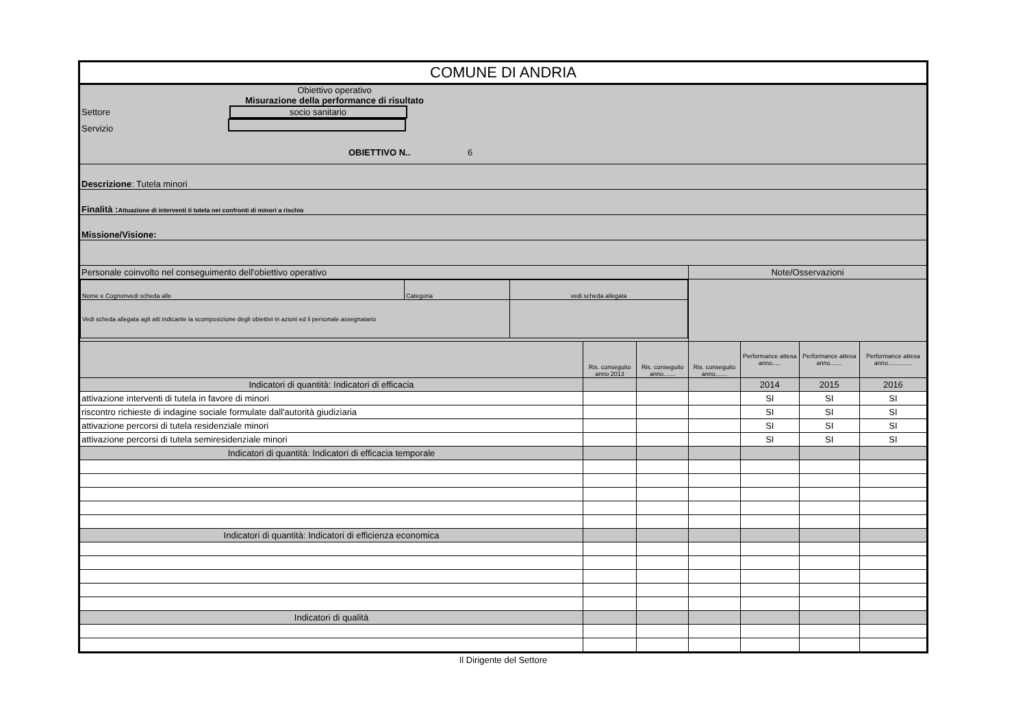| COMUNE DI ANDRIA | | | | | | |
| Obiettivo operativo Misurazione della performance di risultato Settore socio sanitario Servizio OBIETTIVO N.. 6 | | | | | | |
| Descrizione : Tutela minori | | | | | | |
| Finalità : Attuazione di interventi ti tutela nei confronti di minori a rischio | | | | | | |
| Missione/Visione: | | | | | | |
| Personale coinvolto nel conseguimento dell'obiettivo operativo | | | Note/Osservazioni | | | |
| / Nome e Cognonvedi scheda alle / Categoria / vedi scheda allegata / / Vedi scheda allegata agli atti indicante la scomposizione degli obiettivi in azioni ed il personale assegnatario / / / | | | | | | |
| | Ris. conseguito anno 2013 | Ris. conseguito anno....... | Ris. conseguito anno....... | Performance attesa anno..... | Performance attesa anno....... | Performance attesa anno.............. |
| Indicatori di quantità: Indicatori di efficacia | | | | 2014 | 2015 | 2016 |
| attivazione interventi di tutela in favore di minori | | | | SI | SI | SI |
| riscontro richieste di indagine sociale formulate dall'autorità giudiziaria | | | | SI | SI | SI |
| attivazione percorsi di tutela residenziale minori | | | | SI | SI | SI |
| attivazione percorsi di tutela semiresidenziale minori | | | | SI | SI | SI |
| Indicatori di quantità: Indicatori di efficacia temporale | | | | | | |
| Indicatori di quantità: Indicatori di efficienza economica | | | | | | |
| Indicatori di qualità | | | | | | |
Il Dirigente del Settore